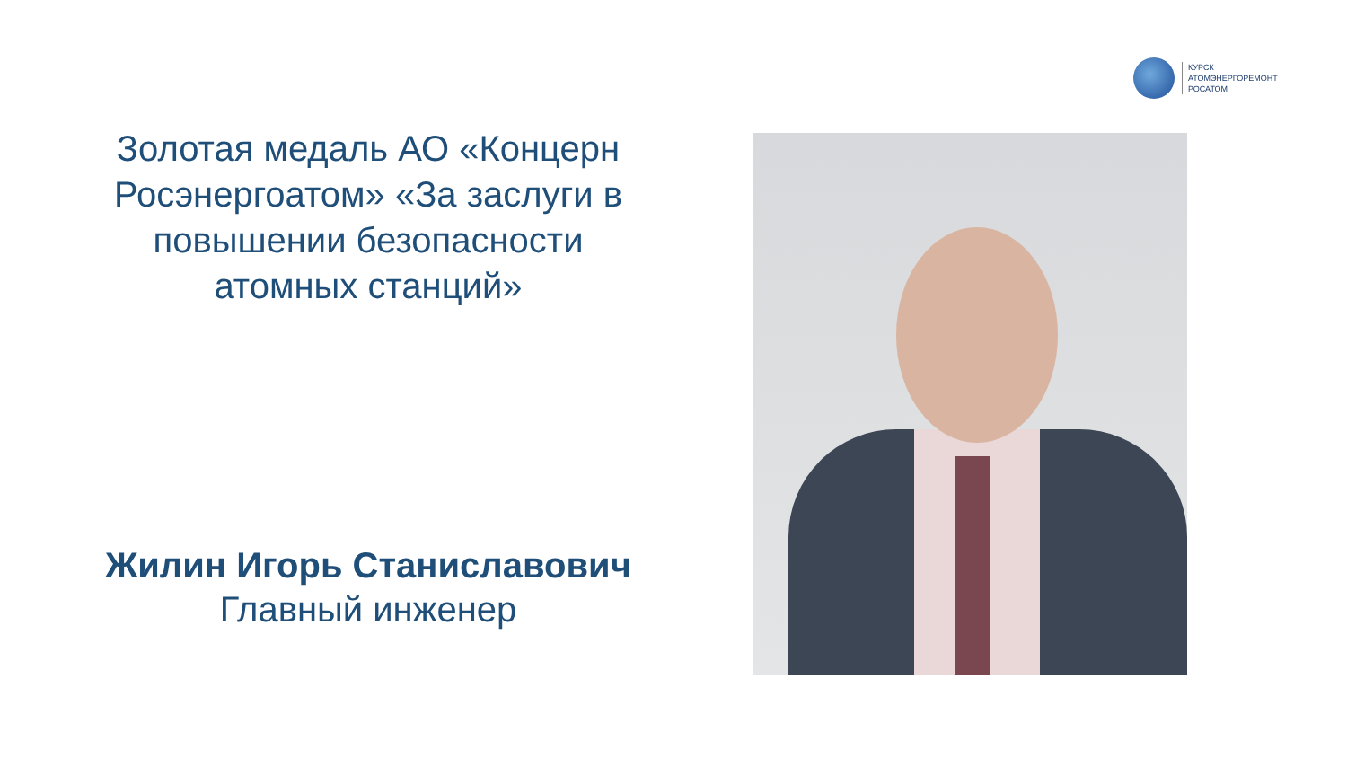КУРСК
АТОМЭНЕРГОРЕМОНТ
РОСАТОМ
Золотая медаль АО «Концерн Росэнергоатом» «За заслуги в повышении безопасности атомных станций»
Жилин Игорь Станиславович
Главный инженер